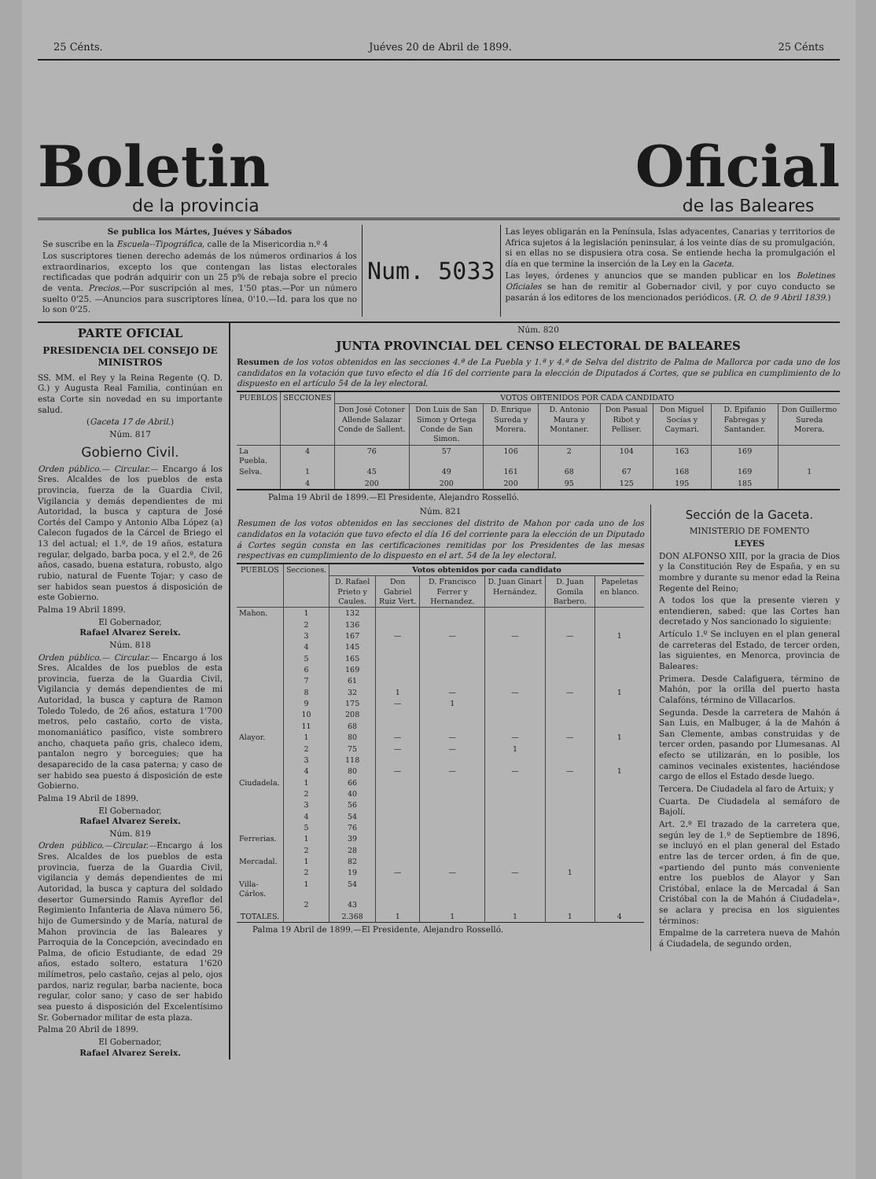25 Cénts. Juéves 20 de Abril de 1899. 25 Cénts
Boletin
de la provincia
Oficial
de las Baleares
Se publica los Mártes, Juéves y Sábados
Se suscribe en la Escuela--Tipográfica, calle de la Misericordia n.º 4
Los suscriptores tienen derecho además de los números ordinarios á los extraordinarios, excepto los que contengan las listas electorales rectificadas que podrán adquirir con un 25 p% de rebaja sobre el precio de venta. Precios.—Por suscripción al mes, 1'50 ptas.—Por un número suelto 0'25. —Anuncios para suscriptores línea, 0'10.—Id. para los que no lo son 0'25.
Num. 5033
Las leyes obligarán en la Península, Islas adyacentes, Canarias y territorios de Africa sujetos á la legislación peninsular, á los veinte días de su promulgación, si en ellas no se dispusiera otra cosa. Se entiende hecha la promulgación el día en que termine la inserción de la Ley en la Gaceta.
Las leyes, órdenes y anuncios que se manden publicar en los Boletines Oficiales se han de remitir al Gobernador civil, y por cuyo conducto se pasarán á los editores de los mencionados periódicos. (R. O. de 9 Abril 1839.)
PARTE OFICIAL
PRESIDENCIA DEL CONSEJO DE MINISTROS
SS. MM. el Rey y la Reina Regente (Q. D. G.) y Augusta Real Familia, continúan en esta Corte sin novedad en su importante salud.
(Gaceta 17 de Abril.)
Núm. 817
Gobierno Civil.
Orden público.— Circular.— Encargo á los Sres. Alcaldes de los pueblos de esta provincia, fuerza de la Guardia Civil, Vigilancia y demás dependientes de mi Autoridad, la busca y captura de José Cortés del Campo y Antonio Alba López (a) Calecon fugados de la Cárcel de Briego el 13 del actual; el 1.º, de 19 años, estatura regular, delgado, barba poca, y el 2.º, de 26 años, casado, buena estatura, robusto, algo rubio, natural de Fuente Tojar; y caso de ser habidos sean puestos á disposición de este Gobierno.
Palma 19 Abril 1899.
El Gobernador,
Rafael Alvarez Sereix.
Núm. 818
Orden público.— Circular.— Encargo á los Sres. Alcaldes de los pueblos de esta provincia, fuerza de la Guardia Civil, Vigilancia y demás dependientes de mi Autoridad, la busca y captura de Ramon Toledo Toledo, de 26 años, estatura 1'700 metros, pelo castaño, corto de vista, monomaniático pasífico, viste sombrero ancho, chaqueta paño gris, chaleco idem, pantalon negro y borceguies; que ha desaparecido de la casa paterna; y caso de ser habido sea puesto á disposición de este Gobierno.
Palma 19 Abril de 1899.
El Gobernador,
Rafael Alvarez Sereix.
Núm. 819
Orden público.—Circular.—Encargo á los Sres. Alcaldes de los pueblos de esta provincia, fuerza de la Guardia Civil, vigilancia y demás dependientes de mi Autoridad, la busca y captura del soldado desertor Gumersindo Ramis Ayreflor del Regimiento Infanteria de Alava número 56, hijo de Gumersindo y de María, natural de Mahon provincia de las Baleares y Parroquia de la Concepción, avecindado en Palma, de oficio Estudiante, de edad 29 años, estado soltero, estatura 1'620 milímetros, pelo castaño, cejas al pelo, ojos pardos, nariz regular, barba naciente, boca regular, color sano; y caso de ser habido sea puesto á disposición del Excelentísimo Sr. Gobernador militar de esta plaza.
Palma 20 Abril de 1899.
El Gobernador,
Rafael Alvarez Sereix.
Núm. 820
JUNTA PROVINCIAL DEL CENSO ELECTORAL DE BALEARES
Resumen de los votos obtenidos en las secciones 4.ª de La Puebla y 1.ª y 4.ª de Selva del distrito de Palma de Mallorca por cada uno de los candidatos en la votación que tuvo efecto el día 16 del corriente para la elección de Diputados á Cortes, que se publica en cumplimiento de lo dispuesto en el artículo 54 de la ley electoral.
| PUEBLOS | SECCIONES | VOTOS OBTENIDOS POR CADA CANDIDATO | | | | | | | |
| --- | --- | --- | --- | --- | --- | --- | --- | --- | --- |
| | | Don José Cotoner Allende Salazar Conde de Sallent. | Don Luis de San Simon y Ortega Conde de San Simon. | D. Enrique Sureda y Morera. | D. Antonio Maura y Montaner. | Don Pasual Ribot y Pelliser. | Don Miguel Socías y Caymari. | D. Epifanio Fabregas y Santander. | Don Guillermo Sureda Morera. |
| La Puebla. | 4 | 76 | 57 | 106 | 2 | 104 | 163 | 169 | |
| Selva. | 1 | 45 | 49 | 161 | 68 | 67 | 168 | 169 | 1 |
| | 4 | 200 | 200 | 200 | 95 | 125 | 195 | 185 | |
Palma 19 Abril de 1899.—El Presidente, Alejandro Rosselló.
Núm. 821
Resumen de los votos obtenidos en las secciones del distrito de Mahon por cada uno de los candidatos en la votación que tuvo efecto el día 16 del corriente para la elección de un Diputado á Cortes según consta en las certificaciones remitidas por los Presidentes de las mesas respectivas en cumplimiento de lo dispuesto en el art. 54 de la ley electoral.
| PUEBLOS | Secciones. | Votos obtenidos por cada candidato | | | | | |
| --- | --- | --- | --- | --- | --- | --- | --- |
| | | D. Rafael Prieto y Caules. | Don Gabriel Ruiz Vert. | D. Francisco Ferrer y Hernandez. | D. Juan Ginart Hernández. | D. Juan Gomila Barbero. | Papeletas en blanco. |
| Mahon. | 1 | 132 | | | | | |
| | 2 | 136 | | | | | |
| | 3 | 167 | — | — | — | — | 1 |
| | 4 | 145 | | | | | |
| | 5 | 165 | | | | | |
| | 6 | 169 | | | | | |
| | 7 | 61 | | | | | |
| | 8 | 32 | 1 | — | — | — | 1 |
| | 9 | 175 | — | 1 | | | |
| | 10 | 208 | | | | | |
| | 11 | 68 | | | | | |
| Alayor. | 1 | 80 | — | — | — | — | 1 |
| | 2 | 75 | — | — | 1 | | |
| | 3 | 118 | | | | | |
| | 4 | 80 | — | — | — | — | 1 |
| Ciudadela. | 1 | 66 | | | | | |
| | 2 | 40 | | | | | |
| | 3 | 56 | | | | | |
| | 4 | 54 | | | | | |
| | 5 | 76 | | | | | |
| Ferrerias. | 1 | 39 | | | | | |
| | 2 | 28 | | | | | |
| Mercadal. | 1 | 82 | | | | | |
| | 2 | 19 | — | — | — | 1 | |
| Villa-Cárlos. | 1 | 54 | | | | | |
| | 2 | 43 | | | | | |
| TOTALES. | | 2.368 | 1 | 1 | 1 | 1 | 4 |
Palma 19 Abril de 1899.—El Presidente, Alejandro Rosselló.
Sección de la Gaceta.
MINISTERIO DE FOMENTO
LEYES
DON ALFONSO XIII, por la gracia de Dios y la Constitución Rey de España, y en su mombre y durante su menor edad la Reina Regente del Reino;
A todos los que la presente vieren y entendieren, sabed: que las Cortes han decretado y Nos sancionado lo siguiente:
Artículo 1.º Se incluyen en el plan general de carreteras del Estado, de tercer orden, las siguientes, en Menorca, provincia de Baleares:
Primera. Desde Calafiguera, término de Mahón, por la orilla del puerto hasta Calafóns, término de Villacarlos.
Segunda. Desde la carretera de Mahón á San Luis, en Malbuger, á la de Mahón á San Clemente, ambas construidas y de tercer orden, pasando por Llumesanas. Al efecto se utilizarán, en lo posible, los caminos vecinales existentes, haciéndose cargo de ellos el Estado desde luego.
Tercera. De Ciudadela al faro de Artuix; y
Cuarta. De Ciudadela al semáforo de Bajolí.
Art. 2.º El trazado de la carretera que, según ley de 1.º de Septiembre de 1896, se incluyó en el plan general del Estado entre las de tercer orden, á fin de que, «partiendo del punto más conveniente entre los pueblos de Alayor y San Cristóbal, enlace la de Mercadal á San Cristóbal con la de Mahón á Ciudadela», se aclara y precisa en los siguientes términos:
Empalme de la carretera nueva de Mahón á Ciudadela, de segundo orden,